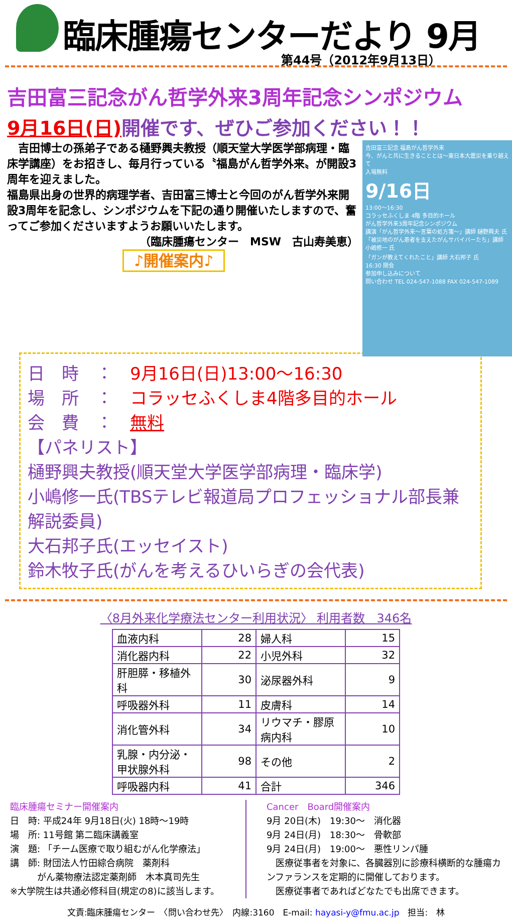臨床腫瘍センターだより 9月
第44号（2012年9月13日）
吉田富三記念がん哲学外来3周年記念シンポジウム
9月16日(日) 開催です、ぜひご参加ください！！
　吉田博士の孫弟子である樋野興夫教授（順天堂大学医学部病理・臨床学講座）をお招きし、毎月行っている〝福島がん哲学外来〟が開設3周年を迎えました。
福島県出身の世界的病理学者、吉田富三博士と今回のがん哲学外来開設3周年を記念し、シンポジウムを下記の通り開催いたしますので、奮ってご参加くださいますようお願いいたします。
（臨床腫瘍センター　MSW　古山寿美恵）
♪開催案内♪
吉田富三記念 福島がん哲学外来
今、がんと共に生きることとは〜東日本大震災を乗り越えて
入場無料
9/16日
13:00〜16:30
コラッセふくしま 4階 多目的ホール
がん哲学外来3周年記念シンポジウム
講演「がん哲学外来〜言葉の処方箋〜」講師 樋野興夫 氏
「被災地のがん患者を支えたがんサバイバーたち」講師 小嶋修一 氏
「ガンが教えてくれたこと」講師 大石邦子 氏
16:30 閉会
参加申し込みについて
問い合わせ TEL 024-547-1088 FAX 024-547-1089
日　時　：　9月16日(日)13:00〜16:30
場　所　：　コラッセふくしま4階多目的ホール
会　費　：　無料
【パネリスト】
樋野興夫教授(順天堂大学医学部病理・臨床学)
小嶋修一氏(TBSテレビ報道局プロフェッショナル部長兼解説委員)
大石邦子氏(エッセイスト)
鈴木牧子氏(がんを考えるひいらぎの会代表)
〈8月外来化学療法センター利用状況〉 利用者数　346名
| 血液内科 | 28 | 婦人科 | 15 |
| 消化器内科 | 22 | 小児外科 | 32 |
| 肝胆膵・移植外科 | 30 | 泌尿器外科 | 9 |
| 呼吸器外科 | 11 | 皮膚科 | 14 |
| 消化管外科 | 34 | リウマチ・膠原病内科 | 10 |
| 乳腺・内分泌・甲状腺外科 | 98 | その他 | 2 |
| 呼吸器内科 | 41 | 合計 | 346 |
臨床腫瘍セミナー開催案内
日　時: 平成24年 9月18日(火) 18時〜19時
場　所: 11号館 第二臨床講義室
演　題: 「チーム医療で取り組むがん化学療法」
講　師: 財団法人竹田綜合病院　薬剤科
　　　がん薬物療法認定薬剤師　木本真司先生
※大学院生は共通必修科目(規定の8)に該当します。
Cancer　Board開催案内
9月 20日(木)　19:30〜　消化器
9月 24日(月)　18:30〜　骨軟部
9月 24日(月)　19:00〜　悪性リンパ腫
　医療従事者を対象に、各臓器別に診療科横断的な腫瘍カンファランスを定期的に開催しております。
　医療従事者であればどなたでも出席できます。
文責:臨床腫瘍センター　〈問い合わせ先〉　内線:3160　E-mail: hayasi-y@fmu.ac.jp　担当:　林